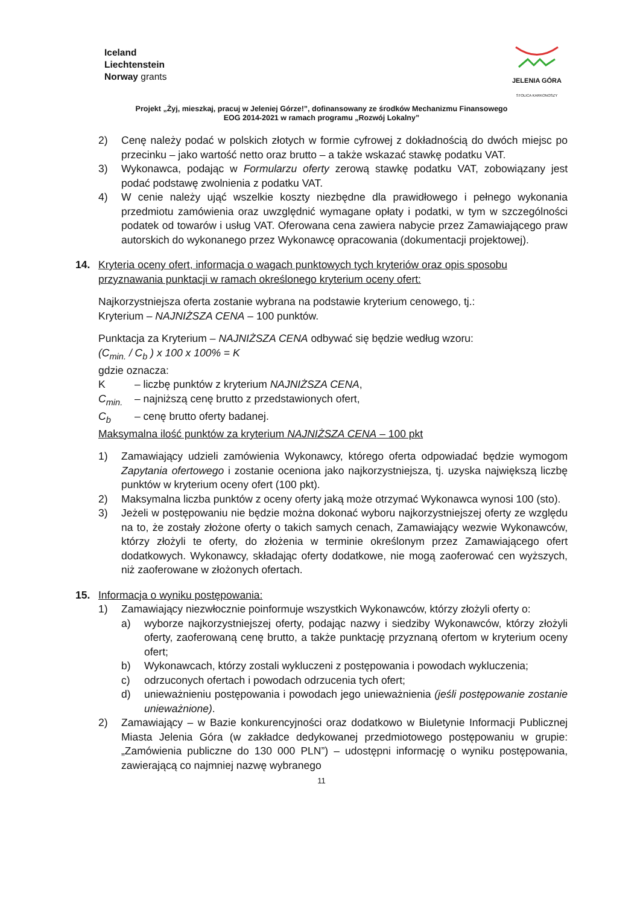Iceland
Liechtenstein
Norway grants
JELENIA GÓRA
STOLICA KARKONOSZY
Projekt „Żyj, mieszkaj, pracuj w Jeleniej Górze!”, dofinansowany ze środków Mechanizmu Finansowego
EOG 2014-2021 w ramach programu „Rozwój Lokalny”
2) Cenę należy podać w polskich złotych w formie cyfrowej z dokładnością do dwóch miejsc po przecinku – jako wartość netto oraz brutto – a także wskazać stawkę podatku VAT.
3) Wykonawca, podając w Formularzu oferty zerową stawkę podatku VAT, zobowiązany jest podać podstawę zwolnienia z podatku VAT.
4) W cenie należy ująć wszelkie koszty niezbędne dla prawidłowego i pełnego wykonania przedmiotu zamówienia oraz uwzględnić wymagane opłaty i podatki, w tym w szczególności podatek od towarów i usług VAT. Oferowana cena zawiera nabycie przez Zamawiającego praw autorskich do wykonanego przez Wykonawcę opracowania (dokumentacji projektowej).
14. Kryteria oceny ofert, informacja o wagach punktowych tych kryteriów oraz opis sposobu przyznawania punktacji w ramach określonego kryterium oceny ofert:
Najkorzystniejsza oferta zostanie wybrana na podstawie kryterium cenowego, tj.:
Kryterium – NAJNIŻSZA CENA – 100 punktów.
Punktacja za Kryterium – NAJNIŻSZA CENA odbywać się będzie według wzoru:
(C<sub>min.</sub> / C<sub>b</sub> ) x 100 x 100% = K
gdzie oznacza:
K – liczbę punktów z kryterium NAJNIŻSZA CENA,
C<sub>min.</sub> – najniższą cenę brutto z przedstawionych ofert,
C<sub>b</sub> – cenę brutto oferty badanej.
Maksymalna ilość punktów za kryterium NAJNIŻSZA CENA – 100 pkt
1) Zamawiający udzieli zamówienia Wykonawcy, którego oferta odpowiadać będzie wymogom Zapytania ofertowego i zostanie oceniona jako najkorzystniejsza, tj. uzyska największą liczbę punktów w kryterium oceny ofert (100 pkt).
2) Maksymalna liczba punktów z oceny oferty jaką może otrzymać Wykonawca wynosi 100 (sto).
3) Jeżeli w postępowaniu nie będzie można dokonać wyboru najkorzystniejszej oferty ze względu na to, że zostały złożone oferty o takich samych cenach, Zamawiający wezwie Wykonawców, którzy złożyli te oferty, do złożenia w terminie określonym przez Zamawiającego ofert dodatkowych. Wykonawcy, składając oferty dodatkowe, nie mogą zaoferować cen wyższych, niż zaoferowane w złożonych ofertach.
15. Informacja o wyniku postępowania:
1) Zamawiający niezwłocznie poinformuje wszystkich Wykonawców, którzy złożyli oferty o:
a) wyborze najkorzystniejszej oferty, podając nazwy i siedziby Wykonawców, którzy złożyli oferty, zaoferowaną cenę brutto, a także punktację przyznaną ofertom w kryterium oceny ofert;
b) Wykonawcach, którzy zostali wykluczeni z postępowania i powodach wykluczenia;
c) odrzuconych ofertach i powodach odrzucenia tych ofert;
d) unieważnieniu postępowania i powodach jego unieważnienia (jeśli postępowanie zostanie unieważnione).
2) Zamawiający – w Bazie konkurencyjności oraz dodatkowo w Biuletynie Informacji Publicznej Miasta Jelenia Góra (w zakładce dedykowanej przedmiotowego postępowaniu w grupie: „Zamówienia publiczne do 130 000 PLN”) – udostępni informację o wyniku postępowania, zawierającą co najmniej nazwę wybranego
11